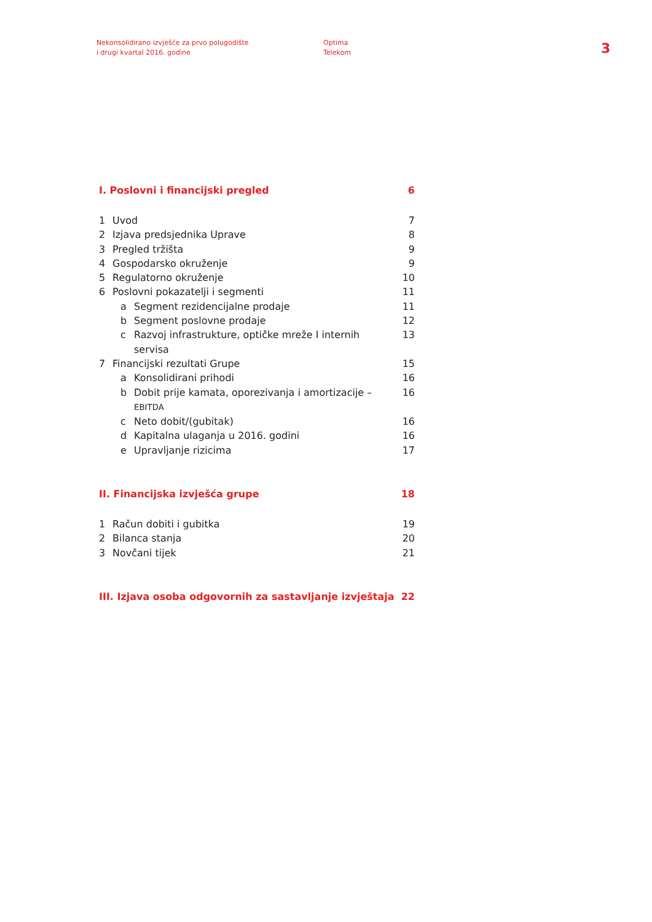Nekonsolidirano izvješće za prvo polugodište
i drugi kvartal 2016. godine
Optima
Telekom
3
I. Poslovni i financijski pregled 6
1 Uvod 7
2 Izjava predsjednika Uprave 8
3 Pregled tržišta 9
4 Gospodarsko okruženje 9
5 Regulatorno okruženje 10
6 Poslovni pokazatelji i segmenti 11
a Segment rezidencijalne prodaje 11
b Segment poslovne prodaje 12
c Razvoj infrastrukture, optičke mreže I internih servisa 13
7 Financijski rezultati Grupe 15
a Konsolidirani prihodi 16
b Dobit prije kamata, oporezivanja i amortizacije – EBITDA 16
c Neto dobit/(gubitak) 16
d Kapitalna ulaganja u 2016. godini 16
e Upravljanje rizicima 17
II. Financijska izvješća grupe 18
1 Račun dobiti i gubitka 19
2 Bilanca stanja 20
3 Novčani tijek 21
III. Izjava osoba odgovornih za sastavljanje izvještaja 22